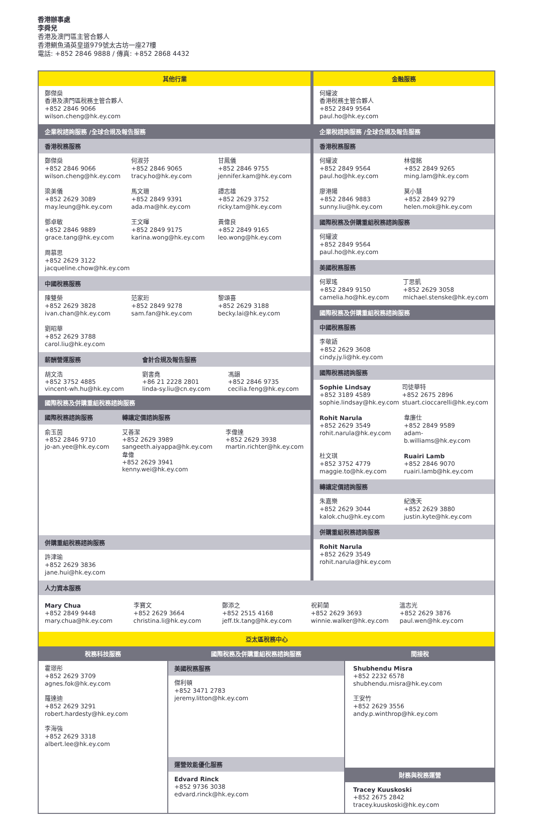香港辦事處
李舜兒
香港及澳門區主管合夥人
香港鰂魚涌英皇道979號太古坊一座27樓
電話: +852 2846 9888 / 傳真: +852 2868 4432
其他行業
鄭傑燊
香港及澳門區稅務主管合夥人
+852 2846 9066
wilson.cheng@hk.ey.com
企業稅諮詢服務 /全球合規及報告服務
香港稅務服務
鄭傑燊
+852 2846 9066
wilson.cheng@hk.ey.com
何淑芬
+852 2846 9065
tracy.ho@hk.ey.com
甘鳳儀
+852 2846 9755
jennifer.kam@hk.ey.com
梁美儀
+852 2629 3089
may.leung@hk.ey.com
馬文珊
+852 2849 9391
ada.ma@hk.ey.com
譚志雄
+852 2629 3752
ricky.tam@hk.ey.com
鄧卓敏
+852 2846 9889
grace.tang@hk.ey.com
王文暉
+852 2849 9175
karina.wong@hk.ey.com
黃偉良
+852 2849 9165
leo.wong@hk.ey.com
周慕思
+852 2629 3122
jacqueline.chow@hk.ey.com
中國稅務服務
陳雙榮
+852 2629 3828
ivan.chan@hk.ey.com
范家珩
+852 2849 9278
sam.fan@hk.ey.com
黎頌喜
+852 2629 3188
becky.lai@hk.ey.com
劉昭華
+852 2629 3788
carol.liu@hk.ey.com
| 薪酬營運服務 | 會計合規及報告服務 | |
| --- | --- | --- |
| 胡文浩 +852 3752 4885 vincent-wh.hu@hk.ey.com | 劉書堯 +86 21 2228 2801 linda-sy.liu@cn.ey.com | 馮韻 +852 2846 9735 cecilia.feng@hk.ey.com |
國際稅務及併購重組稅務諮詢服務
| 國際稅務諮詢服務 | 轉讓定價諮詢服務 | |
| --- | --- | --- |
| 俞玉茵 +852 2846 9710 jo-an.yee@hk.ey.com | 艾善潔 +852 2629 3989 sangeeth.aiyappa@hk.ey.com 韋偉 +852 2629 3941 kenny.wei@hk.ey.com | 李偉達 +852 2629 3938 martin.richter@hk.ey.com |
併購重組稅務諮詢服務
許津瑜
+852 2629 3836
jane.hui@hk.ey.com
金融服務
何耀波
香港稅務主管合夥人
+852 2849 9564
paul.ho@hk.ey.com
企業稅諮詢服務 /全球合規及報告服務
香港稅務服務
何耀波
+852 2849 9564
paul.ho@hk.ey.com
林俊銘
+852 2849 9265
ming.lam@hk.ey.com
廖港陽
+852 2846 9883
sunny.liu@hk.ey.com
莫小慧
+852 2849 9279
helen.mok@hk.ey.com
國際稅務及併購重組稅務諮詢服務
何耀波
+852 2849 9564
paul.ho@hk.ey.com
美國稅務服務
何翠瑤
+852 2849 9150
camelia.ho@hk.ey.com
丁思凱
+852 2629 3058
michael.stenske@hk.ey.com
國際稅務及併購重組稅務諮詢服務
中國稅務服務
李敬語
+852 2629 3608
cindy.jy.li@hk.ey.com
國際稅務諮詢服務
Sophie Lindsay
+852 3189 4589
sophie.lindsay@hk.ey.com
司徒華特
+852 2675 2896
stuart.cioccarelli@hk.ey.com
Rohit Narula
+852 2629 3549
rohit.narula@hk.ey.com
韋廉仕
+852 2849 9589
adam-b.williams@hk.ey.com
杜文琪
+852 3752 4779
maggie.to@hk.ey.com
Ruairi Lamb
+852 2846 9070
ruairi.lamb@hk.ey.com
轉讓定價諮詢服務
朱嘉樂
+852 2629 3044
kalok.chu@hk.ey.com
紀逸天
+852 2629 3880
justin.kyte@hk.ey.com
併購重組稅務諮詢服務
Rohit Narula
+852 2629 3549
rohit.narula@hk.ey.com
人力資本服務
Mary Chua
+852 2849 9448
mary.chua@hk.ey.com
李寶文
+852 2629 3664
christina.li@hk.ey.com
鄭添之
+852 2515 4168
jeff.tk.tang@hk.ey.com
祝莉蘭
+852 2629 3693
winnie.walker@hk.ey.com
溫志光
+852 2629 3876
paul.wen@hk.ey.com
亞太區稅務中心
稅務科技服務
霍璟彤
+852 2629 3709
agnes.fok@hk.ey.com
羅達迪
+852 2629 3291
robert.hardesty@hk.ey.com
李海強
+852 2629 3318
albert.lee@hk.ey.com
國際稅務及併購重組稅務諮詢服務
美國稅務服務
傑利頓
+852 3471 2783
jeremy.litton@hk.ey.com
運營效能優化服務
Edvard Rinck
+852 9736 3038
edvard.rinck@hk.ey.com
間接稅
Shubhendu Misra
+852 2232 6578
shubhendu.misra@hk.ey.com
王安竹
+852 2629 3556
andy.p.winthrop@hk.ey.com
財務與稅務運營
Tracey Kuuskoski
+852 2675 2842
tracey.kuuskoski@hk.ey.com